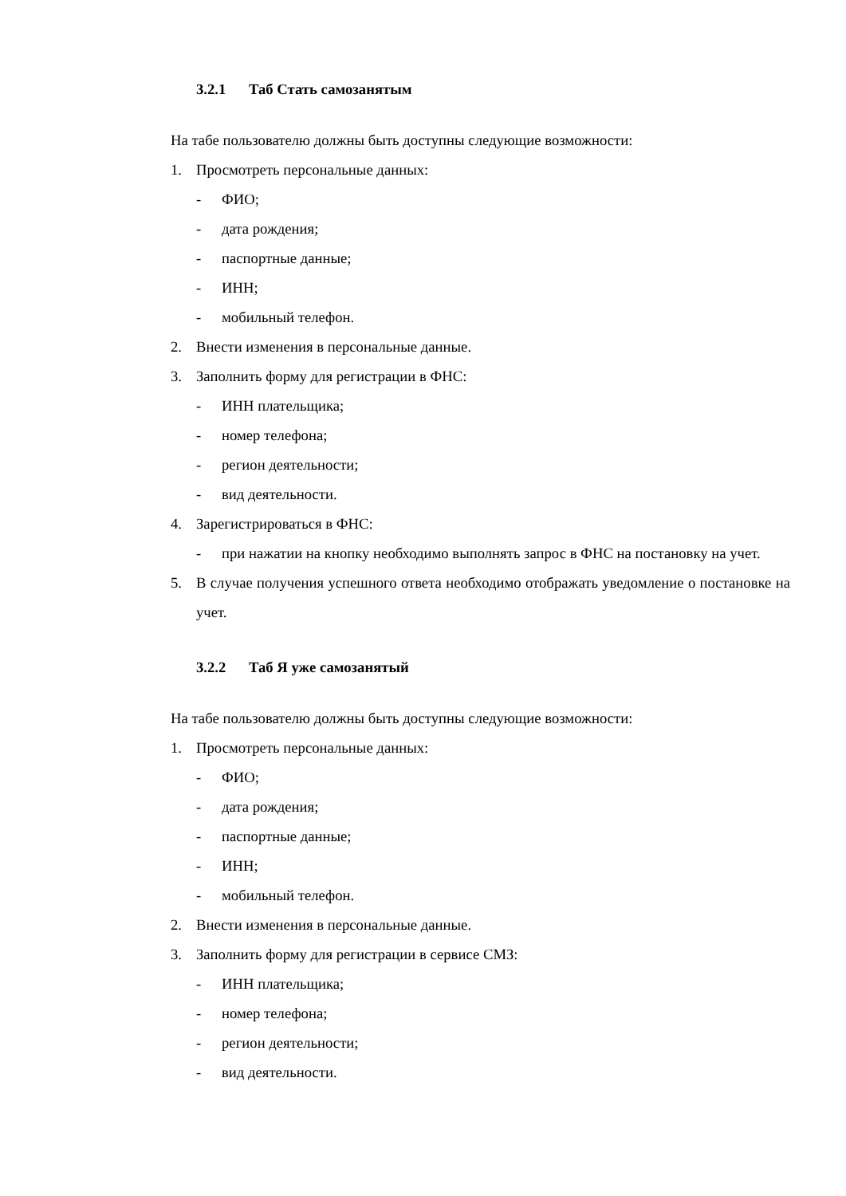3.2.1 Таб Стать самозанятым
На табе пользователю должны быть доступны следующие возможности:
1. Просмотреть персональные данных:
- ФИО;
- дата рождения;
- паспортные данные;
- ИНН;
- мобильный телефон.
2. Внести изменения в персональные данные.
3. Заполнить форму для регистрации в ФНС:
- ИНН плательщика;
- номер телефона;
- регион деятельности;
- вид деятельности.
4. Зарегистрироваться в ФНС:
- при нажатии на кнопку необходимо выполнять запрос в ФНС на постановку на учет.
5. В случае получения успешного ответа необходимо отображать уведомление о постановке на учет.
3.2.2 Таб Я уже самозанятый
На табе пользователю должны быть доступны следующие возможности:
1. Просмотреть персональные данных:
- ФИО;
- дата рождения;
- паспортные данные;
- ИНН;
- мобильный телефон.
2. Внести изменения в персональные данные.
3. Заполнить форму для регистрации в сервисе СМЗ:
- ИНН плательщика;
- номер телефона;
- регион деятельности;
- вид деятельности.